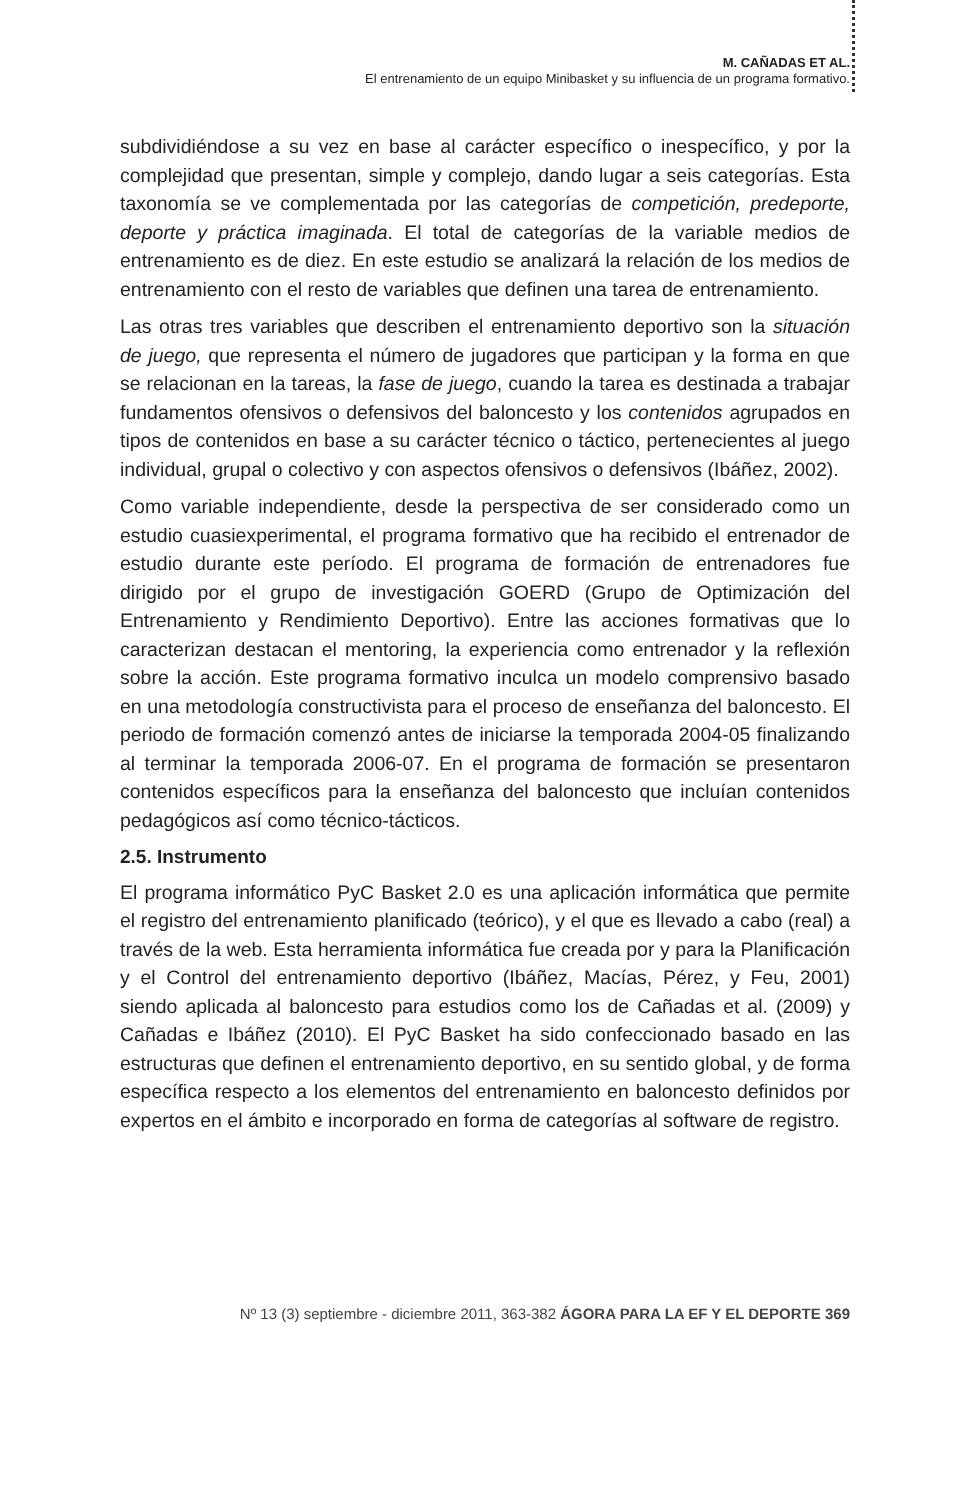M. CAÑADAS ET AL.
El entrenamiento de un equipo Minibasket y su influencia de un programa formativo.
subdividiéndose a su vez en base al carácter específico o inespecífico, y por la complejidad que presentan, simple y complejo, dando lugar a seis categorías. Esta taxonomía se ve complementada por las categorías de competición, predeporte, deporte y práctica imaginada. El total de categorías de la variable medios de entrenamiento es de diez. En este estudio se analizará la relación de los medios de entrenamiento con el resto de variables que definen una tarea de entrenamiento.
Las otras tres variables que describen el entrenamiento deportivo son la situación de juego, que representa el número de jugadores que participan y la forma en que se relacionan en la tareas, la fase de juego, cuando la tarea es destinada a trabajar fundamentos ofensivos o defensivos del baloncesto y los contenidos agrupados en tipos de contenidos en base a su carácter técnico o táctico, pertenecientes al juego individual, grupal o colectivo y con aspectos ofensivos o defensivos (Ibáñez, 2002).
Como variable independiente, desde la perspectiva de ser considerado como un estudio cuasiexperimental, el programa formativo que ha recibido el entrenador de estudio durante este período. El programa de formación de entrenadores fue dirigido por el grupo de investigación GOERD (Grupo de Optimización del Entrenamiento y Rendimiento Deportivo). Entre las acciones formativas que lo caracterizan destacan el mentoring, la experiencia como entrenador y la reflexión sobre la acción. Este programa formativo inculca un modelo comprensivo basado en una metodología constructivista para el proceso de enseñanza del baloncesto. El periodo de formación comenzó antes de iniciarse la temporada 2004-05 finalizando al terminar la temporada 2006-07. En el programa de formación se presentaron contenidos específicos para la enseñanza del baloncesto que incluían contenidos pedagógicos así como técnico-tácticos.
2.5. Instrumento
El programa informático PyC Basket 2.0 es una aplicación informática que permite el registro del entrenamiento planificado (teórico), y el que es llevado a cabo (real) a través de la web. Esta herramienta informática fue creada por y para la Planificación y el Control del entrenamiento deportivo (Ibáñez, Macías, Pérez, y Feu, 2001) siendo aplicada al baloncesto para estudios como los de Cañadas et al. (2009) y Cañadas e Ibáñez (2010). El PyC Basket ha sido confeccionado basado en las estructuras que definen el entrenamiento deportivo, en su sentido global, y de forma específica respecto a los elementos del entrenamiento en baloncesto definidos por expertos en el ámbito e incorporado en forma de categorías al software de registro.
Nº 13 (3) septiembre - diciembre 2011, 363-382 ÁGORA PARA LA EF Y EL DEPORTE 369